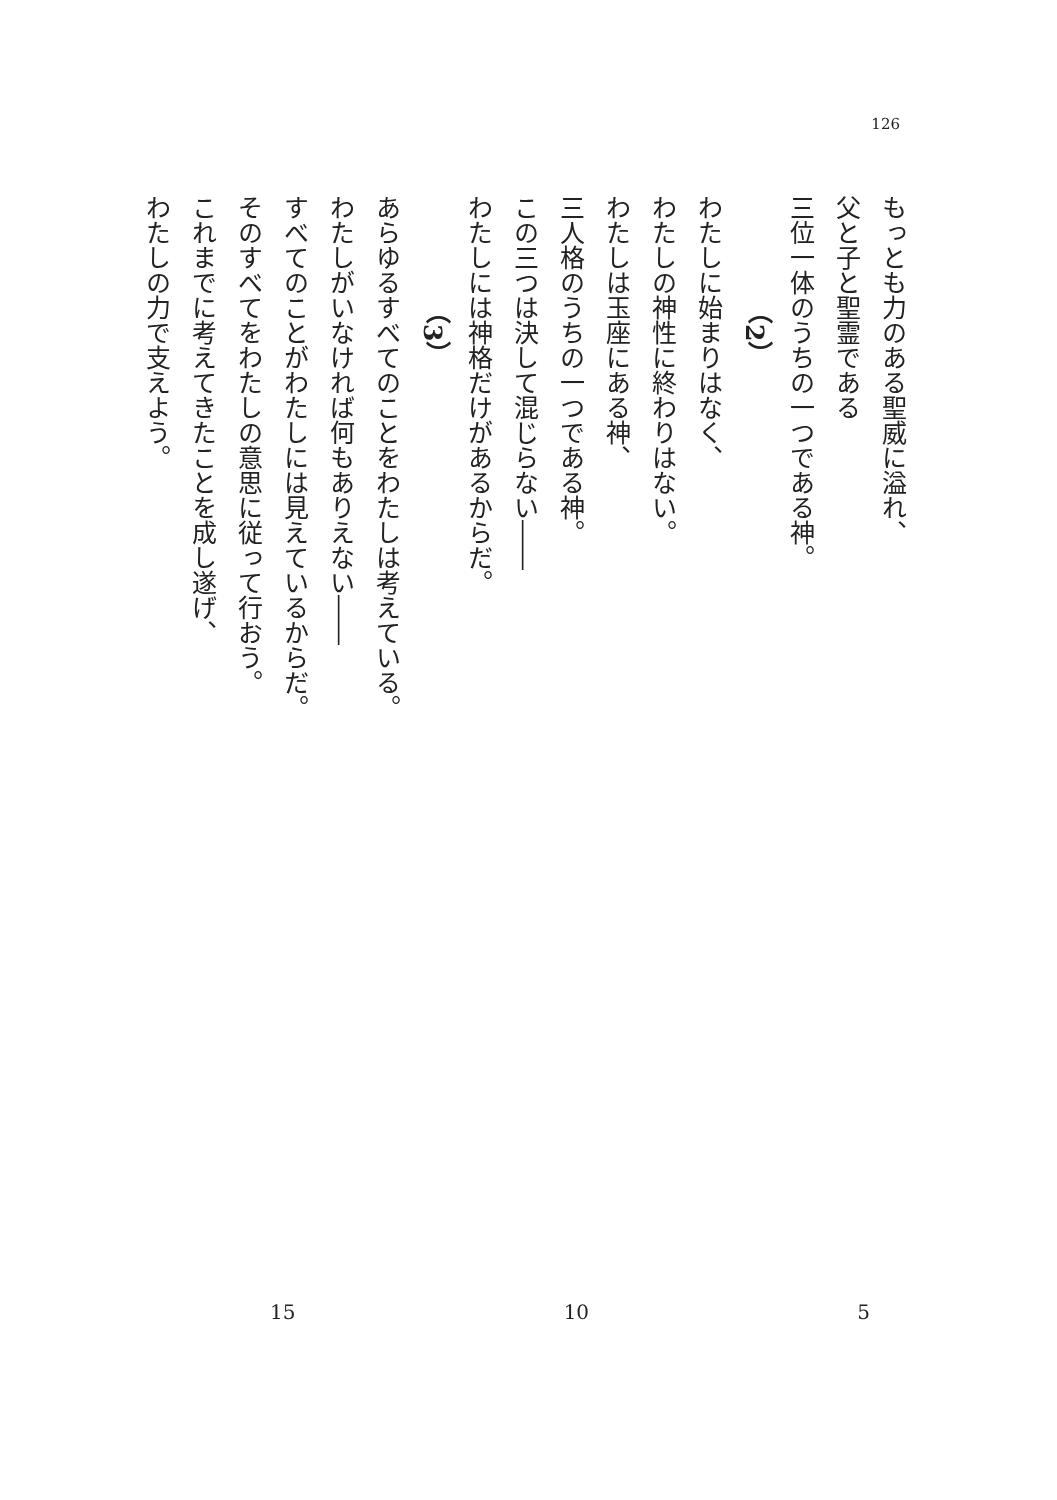126
もっとも力のある聖威に溢れ、
父と子と聖霊である
三位一体のうちの一つである神。
（2）
わたしに始まりはなく、
わたしの神性に終わりはない。
わたしは玉座にある神、
三人格のうちの一つである神。
この三つは決して混じらない――
わたしには神格だけがあるからだ。
（3）
あらゆるすべてのことをわたしは考えている。
わたしがいなければ何もありえない――
すべてのことがわたしには見えているからだ。
そのすべてをわたしの意思に従って行おう。
これまでに考えてきたことを成し遂げ、
わたしの力で支えよう。
5 10 15